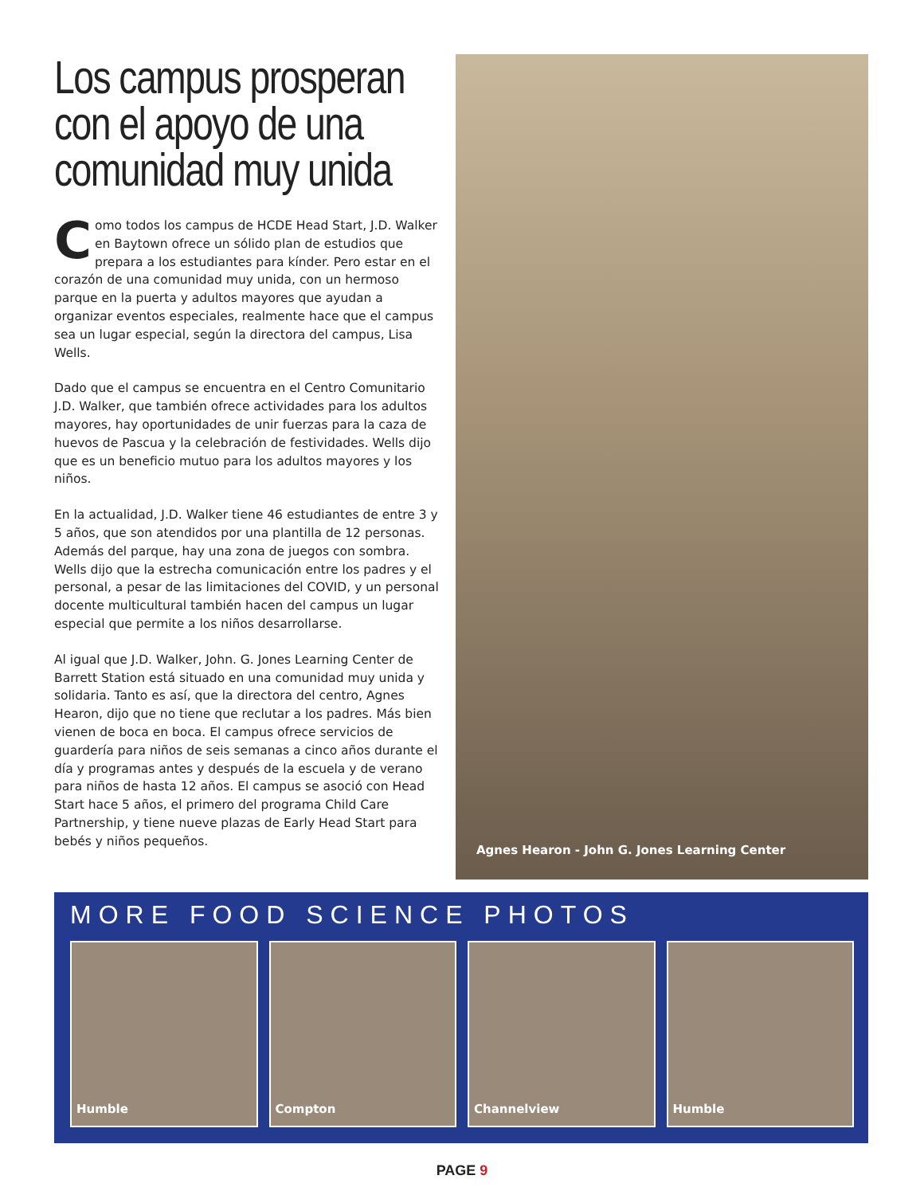Los campus prosperan con el apoyo de una comunidad muy unida
Como todos los campus de HCDE Head Start, J.D. Walker en Baytown ofrece un sólido plan de estudios que prepara a los estudiantes para kínder. Pero estar en el corazón de una comunidad muy unida, con un hermoso parque en la puerta y adultos mayores que ayudan a organizar eventos especiales, realmente hace que el campus sea un lugar especial, según la directora del campus, Lisa Wells.
Dado que el campus se encuentra en el Centro Comunitario J.D. Walker, que también ofrece actividades para los adultos mayores, hay oportunidades de unir fuerzas para la caza de huevos de Pascua y la celebración de festividades. Wells dijo que es un beneficio mutuo para los adultos mayores y los niños.
En la actualidad, J.D. Walker tiene 46 estudiantes de entre 3 y 5 años, que son atendidos por una plantilla de 12 personas. Además del parque, hay una zona de juegos con sombra. Wells dijo que la estrecha comunicación entre los padres y el personal, a pesar de las limitaciones del COVID, y un personal docente multicultural también hacen del campus un lugar especial que permite a los niños desarrollarse.
Al igual que J.D. Walker, John. G. Jones Learning Center de Barrett Station está situado en una comunidad muy unida y solidaria. Tanto es así, que la directora del centro, Agnes Hearon, dijo que no tiene que reclutar a los padres. Más bien vienen de boca en boca. El campus ofrece servicios de guardería para niños de seis semanas a cinco años durante el día y programas antes y después de la escuela y de verano para niños de hasta 12 años. El campus se asoció con Head Start hace 5 años, el primero del programa Child Care Partnership, y tiene nueve plazas de Early Head Start para bebés y niños pequeños.
Agnes Hearon - John G. Jones Learning Center
MORE FOOD SCIENCE PHOTOS
Humble Compton Channelview Humble
PAGE 9